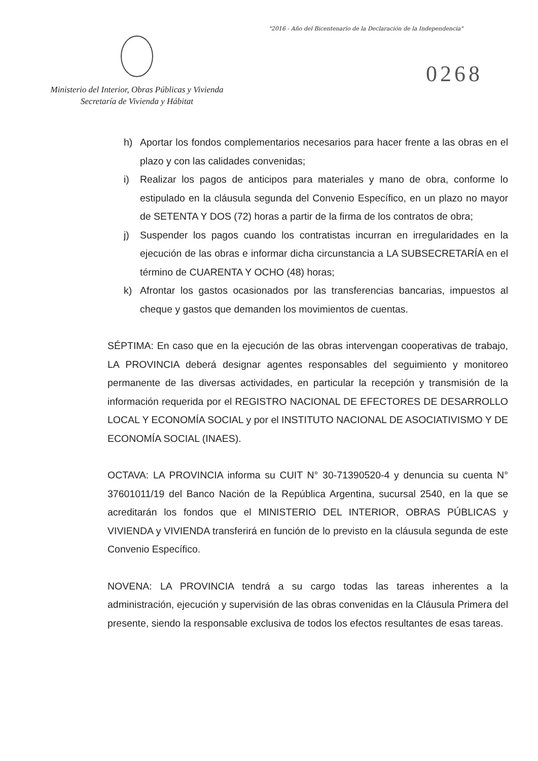"2016 - Año del Bicentenario de la Declaración de la Independencia"
0268
Ministerio del Interior, Obras Públicas y Vivienda
Secretaría de Vivienda y Hábitat
h) Aportar los fondos complementarios necesarios para hacer frente a las obras en el plazo y con las calidades convenidas;
i) Realizar los pagos de anticipos para materiales y mano de obra, conforme lo estipulado en la cláusula segunda del Convenio Específico, en un plazo no mayor de SETENTA Y DOS (72) horas a partir de la firma de los contratos de obra;
j) Suspender los pagos cuando los contratistas incurran en irregularidades en la ejecución de las obras e informar dicha circunstancia a LA SUBSECRETARÍA en el término de CUARENTA Y OCHO (48) horas;
k) Afrontar los gastos ocasionados por las transferencias bancarias, impuestos al cheque y gastos que demanden los movimientos de cuentas.
SÉPTIMA: En caso que en la ejecución de las obras intervengan cooperativas de trabajo, LA PROVINCIA deberá designar agentes responsables del seguimiento y monitoreo permanente de las diversas actividades, en particular la recepción y transmisión de la información requerida por el REGISTRO NACIONAL DE EFECTORES DE DESARROLLO LOCAL Y ECONOMÍA SOCIAL y por el INSTITUTO NACIONAL DE ASOCIATIVISMO Y DE ECONOMÍA SOCIAL (INAES).
OCTAVA: LA PROVINCIA informa su CUIT N° 30-71390520-4 y denuncia su cuenta N° 37601011/19 del Banco Nación de la República Argentina, sucursal 2540, en la que se acreditarán los fondos que el MINISTERIO DEL INTERIOR, OBRAS PÚBLICAS y VIVIENDA y VIVIENDA transferirá en función de lo previsto en la cláusula segunda de este Convenio Específico.
NOVENA: LA PROVINCIA tendrá a su cargo todas las tareas inherentes a la administración, ejecución y supervisión de las obras convenidas en la Cláusula Primera del presente, siendo la responsable exclusiva de todos los efectos resultantes de esas tareas.